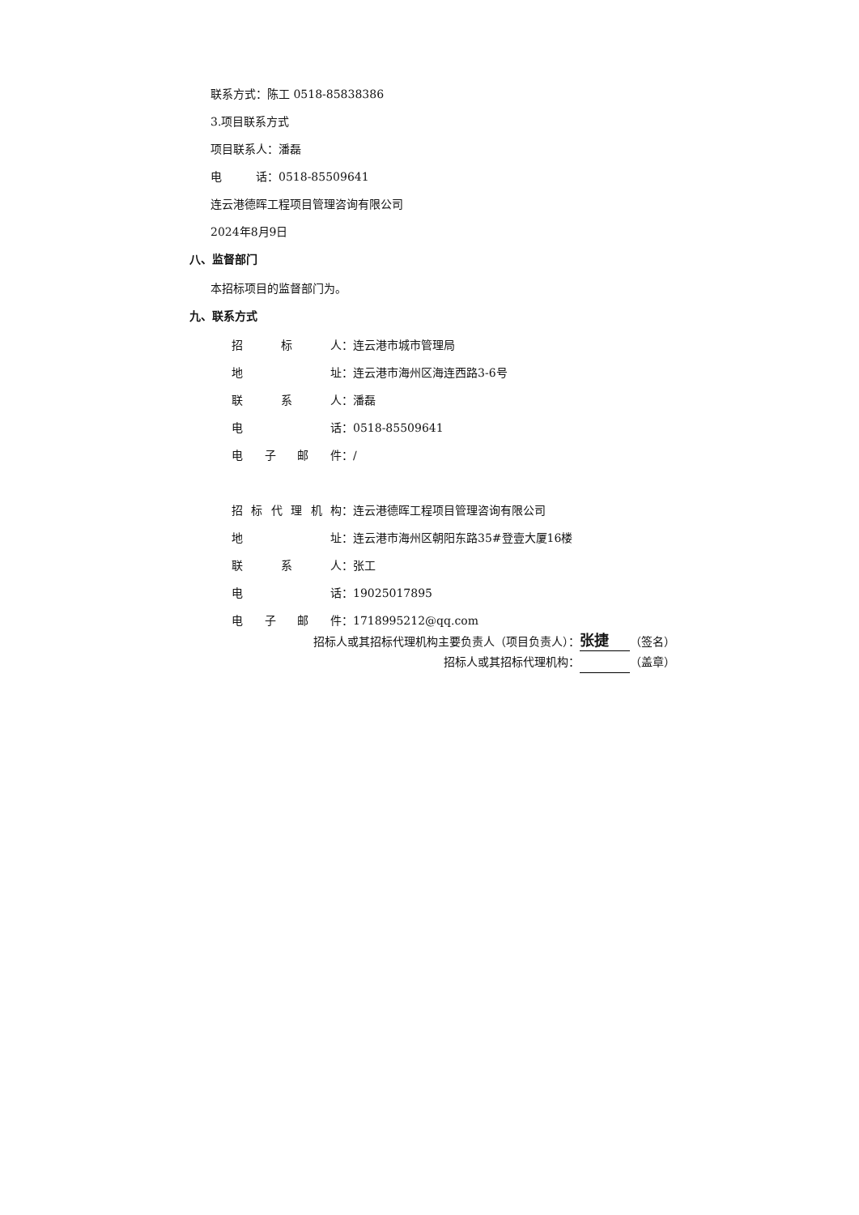联系方式：陈工 0518-85838386
3.项目联系方式
项目联系人：潘磊
电　　　话：0518-85509641
连云港德晖工程项目管理咨询有限公司
2024年8月9日
八、监督部门
本招标项目的监督部门为。
九、联系方式
招标 人： 连云港市城市管理局
地 址： 连云港市海州区海连西路3-6号
联系 人： 潘磊
电 话： 0518-85509641
电子邮 件： /
招标代理机 构： 连云港德晖工程项目管理咨询有限公司
地 址： 连云港市海州区朝阳东路35#登壹大厦16楼
联系 人： 张工
电 话： 19025017895
电子邮 件： 1718995212@qq.com
招标人或其招标代理机构主要负责人（项目负责人）： 张捷 （签名）
招标人或其招标代理机构： （盖章）